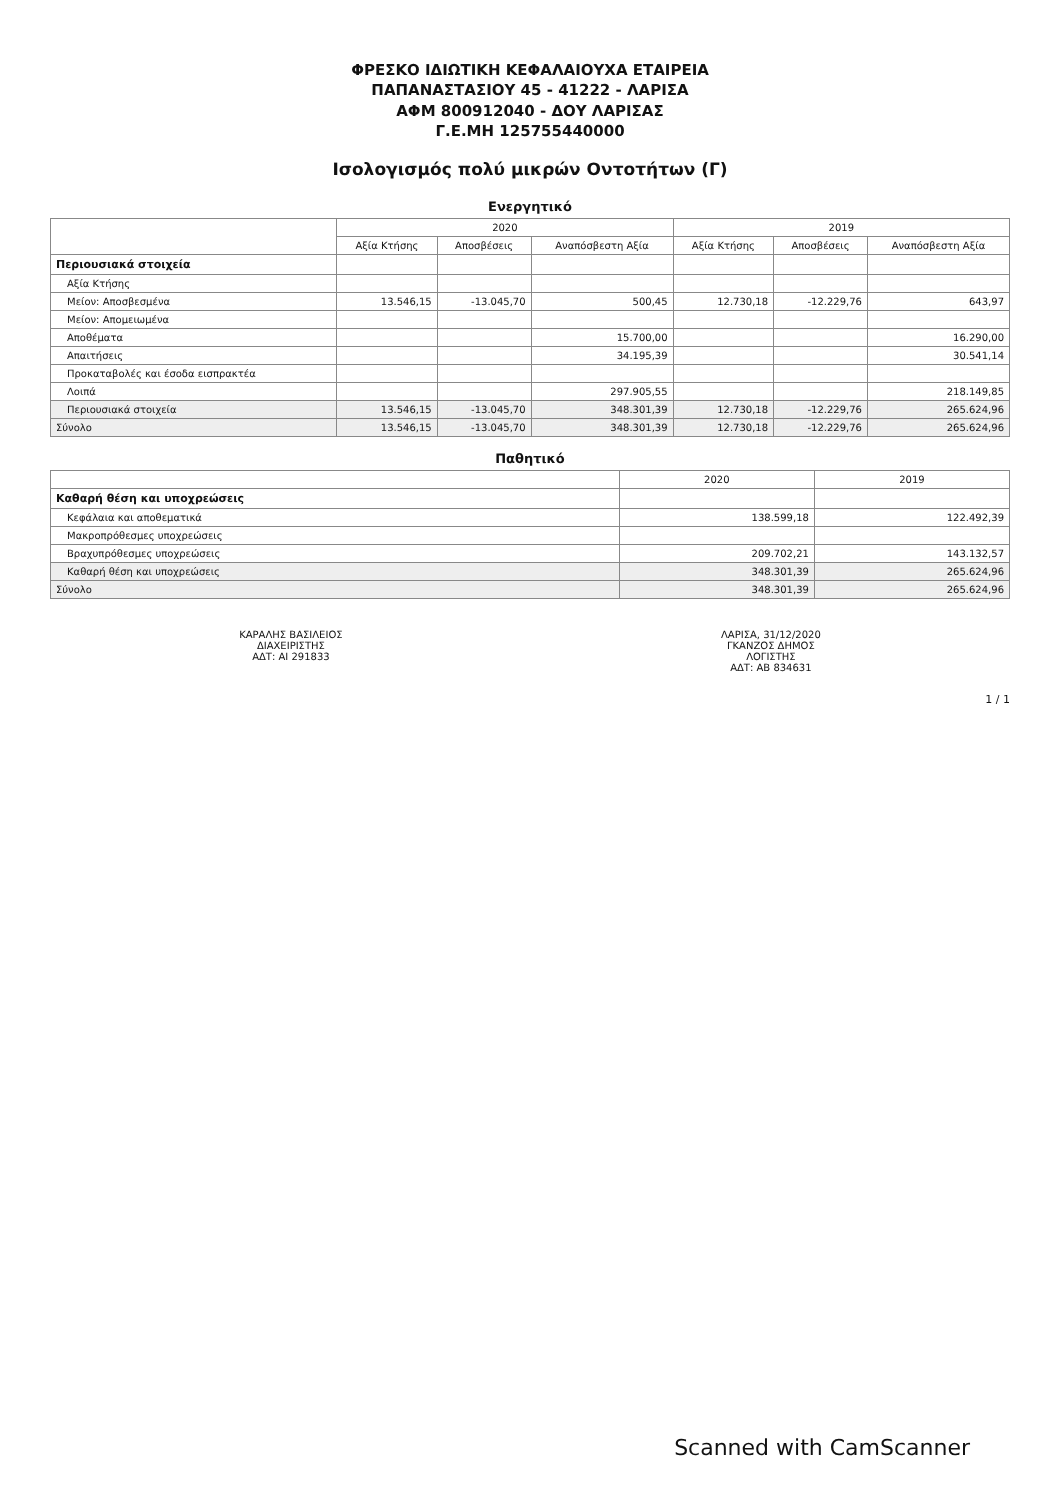ΦΡΕΣΚΟ ΙΔΙΩΤΙΚΗ ΚΕΦΑΛΑΙΟΥΧΑ ΕΤΑΙΡΕΙΑ
ΠΑΠΑΝΑΣΤΑΣΙΟΥ 45 - 41222 - ΛΑΡΙΣΑ
ΑΦΜ 800912040 - ΔΟΥ ΛΑΡΙΣΑΣ
Γ.Ε.ΜΗ 125755440000
Ισολογισμός πολύ μικρών Οντοτήτων (Γ)
Ενεργητικό
| | 2020 | | | 2019 | | |
| --- | --- | --- | --- | --- | --- | --- |
| | Αξία Κτήσης | Αποσβέσεις | Αναπόσβεστη Αξία | Αξία Κτήσης | Αποσβέσεις | Αναπόσβεστη Αξία |
| Περιουσιακά στοιχεία | | | | | | |
| Αξία Κτήσης | | | | | | |
| Μείον: Αποσβεσμένα | 13.546,15 | -13.045,70 | 500,45 | 12.730,18 | -12.229,76 | 643,97 |
| Μείον: Απομειωμένα | | | | | | |
| Αποθέματα | | | 15.700,00 | | | 16.290,00 |
| Απαιτήσεις | | | 34.195,39 | | | 30.541,14 |
| Προκαταβολές και έσοδα εισπρακτέα | | | | | | |
| Λοιπά | | | 297.905,55 | | | 218.149,85 |
| Περιουσιακά στοιχεία | 13.546,15 | -13.045,70 | 348.301,39 | 12.730,18 | -12.229,76 | 265.624,96 |
| Σύνολο | 13.546,15 | -13.045,70 | 348.301,39 | 12.730,18 | -12.229,76 | 265.624,96 |
Παθητικό
| | 2020 | 2019 |
| --- | --- | --- |
| Καθαρή θέση και υποχρεώσεις | | |
| Κεφάλαια και αποθεματικά | 138.599,18 | 122.492,39 |
| Μακροπρόθεσμες υποχρεώσεις | | |
| Βραχυπρόθεσμες υποχρεώσεις | 209.702,21 | 143.132,57 |
| Καθαρή θέση και υποχρεώσεις | 348.301,39 | 265.624,96 |
| Σύνολο | 348.301,39 | 265.624,96 |
ΚΑΡΑΛΗΣ ΒΑΣΙΛΕΙΟΣ
ΔΙΑΧΕΙΡΙΣΤΗΣ
ΑΔΤ: ΑΙ 291833
ΛΑΡΙΣΑ, 31/12/2020
ΓΚΑΝΖΟΣ ΔΗΜΟΣ
ΛΟΓΙΣΤΗΣ
ΑΔΤ: ΑΒ 834631
1 / 1
Scanned with CamScanner